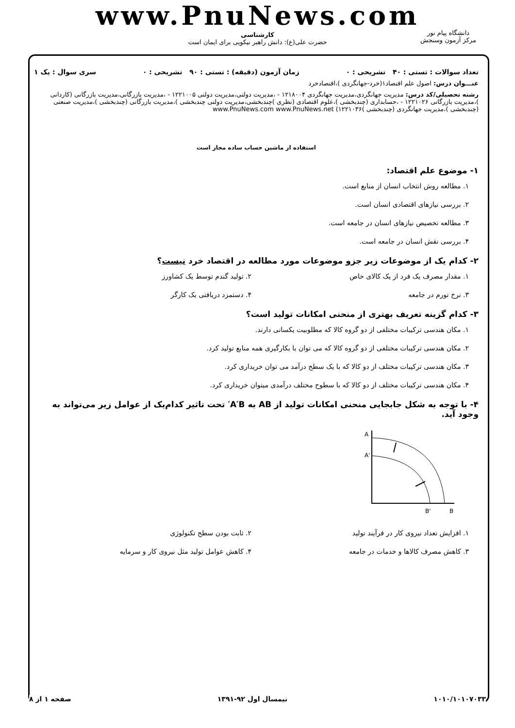www.PnuNews.com
کارشناسی
حضرت علی(ع): دانش راهبر نیکویی برای ایمان است
دانشگاه پیام نور
مرکز آزمون وسنجش
تعداد سوالات : تستی : ۴۰ تشریحی : ۰ زمان آزمون (دقیقه) : تستی : ۹۰ تشریحی : ۰ سری سوال : یک ۱
عنـــوان درس: اصول علم اقتصاد۱(خرد-جهانگردی )،اقتصادخرد
رشته تحصیلی/کد درس: مدیریت جهانگردی،مدیریت جهانگردی ۱۲۱۸۰۰۴ - ،مدیریت دولتی،مدیریت دولتی ۱۲۲۱۰۰۵ - ،مدیریت بازرگانی،مدیریت بازرگانی (کاردانی )،مدیریت بازرگانی ۱۲۲۱۰۲۶ - ،حسابداری (چندبخشی )،علوم اقتصادی (نظری )چندبخشی،مدیریت دولتی چندبخشی )،مدیریت بازرگانی (چندبخشی )،مدیریت صنعتی (چندبخشی )،مدیریت جهانگردی (چندبخشی )۱۲۲۱۰۳۶) www.PnuNews.com www.PnuNews.net
استفاده از ماشین حساب ساده مجاز است
۱- موضوع علم اقتصاد:
۱. مطالعه روش انتخاب انسان از منابع است.
۲. بررسی نیازهای اقتصادی انسان است.
۳. مطالعه تخصیص نیازهای انسان در جامعه است.
۴. بررسی نقش انسان در جامعه است.
۲- کدام یک از موضوعات زیر جزو موضوعات مورد مطالعه در اقتصاد خرد نیست؟
۱. مقدار مصرف یک فرد از یک کالای خاص
۲. تولید گندم توسط یک کشاورز
۳. نرخ تورم در جامعه ۴. دستمزد دریافتی یک کارگر
۳- کدام گزینه تعریف بهتری از منحنی امکانات تولید است؟
۱. مکان هندسی ترکیبات مختلفی از دو گروه کالا که مطلوبیت یکسانی دارند.
۲. مکان هندسی ترکیبات مختلفی از دو گروه کالا که می توان با بکارگیری همه منابع تولید کرد.
۳. مکان هندسی ترکیبات مختلف از دو کالا که با یک سطح درآمد می توان خریداری کرد.
۴. مکان هندسی ترکیبات مختلف از دو کالا که با سطوح مختلف درآمدی میتوان خریداری کرد.
۴- با توجه به شکل جابجایی منحنی امکانات تولید از AB به A′B′ تحت تاثیر کدام‌یک از عوامل زیر می‌تواند به وجود آید.
A
A'
B'
B
۱. افزایش تعداد نیروی کار در فرآیند تولید
۲. ثابت بودن سطح تکنولوژی
۳. کاهش مصرف کالاها و خدمات در جامعه
۴. کاهش عوامل تولید مثل نیروی کار و سرمایه
۱۰۱۰/۱۰۱۰۷۰۳۳ نیمسال اول ۹۲-۱۳۹۱ صفحه ۱ از ۸